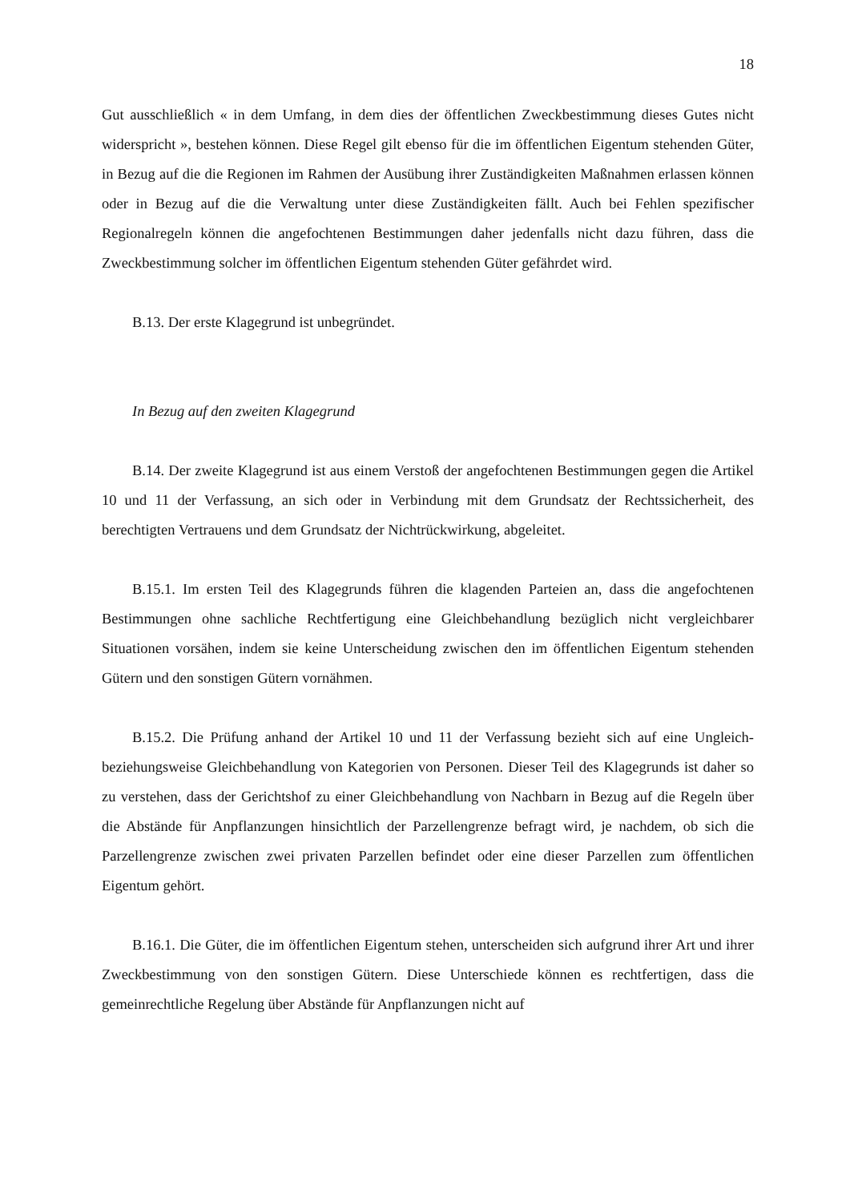18
Gut ausschließlich « in dem Umfang, in dem dies der öffentlichen Zweckbestimmung dieses Gutes nicht widerspricht », bestehen können. Diese Regel gilt ebenso für die im öffentlichen Eigentum stehenden Güter, in Bezug auf die die Regionen im Rahmen der Ausübung ihrer Zuständigkeiten Maßnahmen erlassen können oder in Bezug auf die die Verwaltung unter diese Zuständigkeiten fällt. Auch bei Fehlen spezifischer Regionalregeln können die angefochtenen Bestimmungen daher jedenfalls nicht dazu führen, dass die Zweckbestimmung solcher im öffentlichen Eigentum stehenden Güter gefährdet wird.
B.13. Der erste Klagegrund ist unbegründet.
In Bezug auf den zweiten Klagegrund
B.14. Der zweite Klagegrund ist aus einem Verstoß der angefochtenen Bestimmungen gegen die Artikel 10 und 11 der Verfassung, an sich oder in Verbindung mit dem Grundsatz der Rechtssicherheit, des berechtigten Vertrauens und dem Grundsatz der Nichtrückwirkung, abgeleitet.
B.15.1. Im ersten Teil des Klagegrunds führen die klagenden Parteien an, dass die angefochtenen Bestimmungen ohne sachliche Rechtfertigung eine Gleichbehandlung bezüglich nicht vergleichbarer Situationen vorsähen, indem sie keine Unterscheidung zwischen den im öffentlichen Eigentum stehenden Gütern und den sonstigen Gütern vornähmen.
B.15.2. Die Prüfung anhand der Artikel 10 und 11 der Verfassung bezieht sich auf eine Ungleich- beziehungsweise Gleichbehandlung von Kategorien von Personen. Dieser Teil des Klagegrunds ist daher so zu verstehen, dass der Gerichtshof zu einer Gleichbehandlung von Nachbarn in Bezug auf die Regeln über die Abstände für Anpflanzungen hinsichtlich der Parzellengrenze befragt wird, je nachdem, ob sich die Parzellengrenze zwischen zwei privaten Parzellen befindet oder eine dieser Parzellen zum öffentlichen Eigentum gehört.
B.16.1. Die Güter, die im öffentlichen Eigentum stehen, unterscheiden sich aufgrund ihrer Art und ihrer Zweckbestimmung von den sonstigen Gütern. Diese Unterschiede können es rechtfertigen, dass die gemeinrechtliche Regelung über Abstände für Anpflanzungen nicht auf